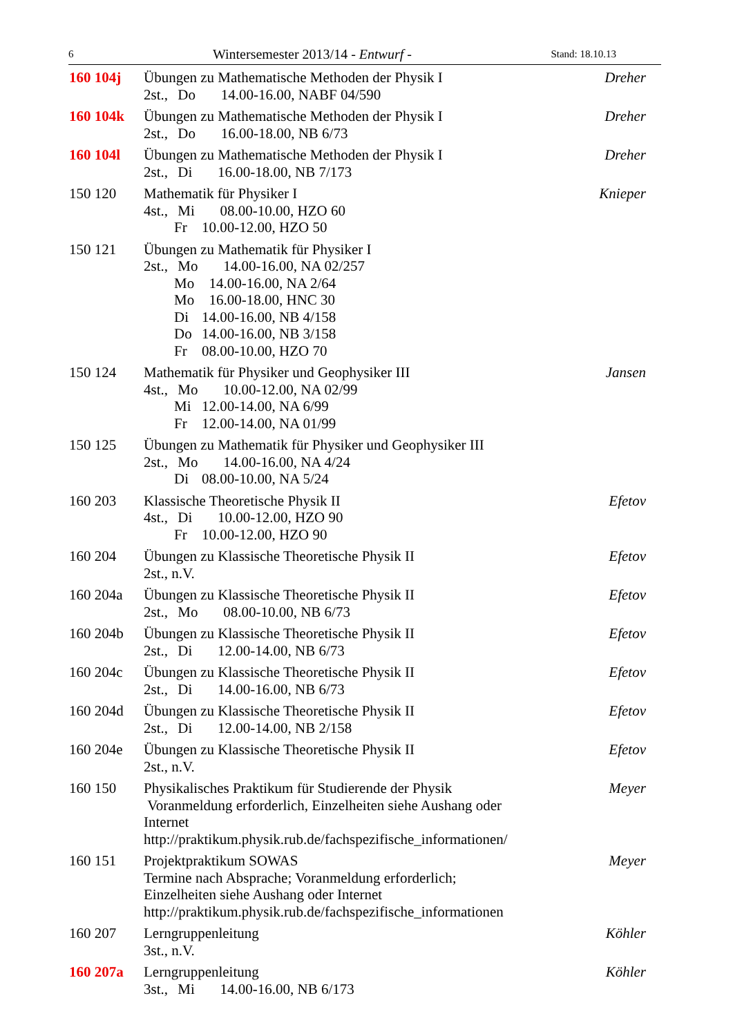6 Wintersemester 2013/14 - Entwurf - Stand: 18.10.13
160 104j Übungen zu Mathematische Methoden der Physik I
2st., Do 14.00-16.00, NABF 04/590
Dreher
160 104k Übungen zu Mathematische Methoden der Physik I
2st., Do 16.00-18.00, NB 6/73
Dreher
160 104l Übungen zu Mathematische Methoden der Physik I
2st., Di 16.00-18.00, NB 7/173
Dreher
150 120 Mathematik für Physiker I
4st., Mi 08.00-10.00, HZO 60
Fr 10.00-12.00, HZO 50
Knieper
150 121 Übungen zu Mathematik für Physiker I
2st., Mo 14.00-16.00, NA 02/257
Mo 14.00-16.00, NA 2/64
Mo 16.00-18.00, HNC 30
Di 14.00-16.00, NB 4/158
Do 14.00-16.00, NB 3/158
Fr 08.00-10.00, HZO 70
150 124 Mathematik für Physiker und Geophysiker III
4st., Mo 10.00-12.00, NA 02/99
Mi 12.00-14.00, NA 6/99
Fr 12.00-14.00, NA 01/99
Jansen
150 125 Übungen zu Mathematik für Physiker und Geophysiker III
2st., Mo 14.00-16.00, NA 4/24
Di 08.00-10.00, NA 5/24
160 203 Klassische Theoretische Physik II
4st., Di 10.00-12.00, HZO 90
Fr 10.00-12.00, HZO 90
Efetov
160 204 Übungen zu Klassische Theoretische Physik II
2st., n.V.
Efetov
160 204a Übungen zu Klassische Theoretische Physik II
2st., Mo 08.00-10.00, NB 6/73
Efetov
160 204b Übungen zu Klassische Theoretische Physik II
2st., Di 12.00-14.00, NB 6/73
Efetov
160 204c Übungen zu Klassische Theoretische Physik II
2st., Di 14.00-16.00, NB 6/73
Efetov
160 204d Übungen zu Klassische Theoretische Physik II
2st., Di 12.00-14.00, NB 2/158
Efetov
160 204e Übungen zu Klassische Theoretische Physik II
2st., n.V.
Efetov
160 150 Physikalisches Praktikum für Studierende der Physik
Voranmeldung erforderlich, Einzelheiten siehe Aushang oder Internet
http://praktikum.physik.rub.de/fachspezifische_informationen/
Meyer
160 151 Projektpraktikum SOWAS
Termine nach Absprache; Voranmeldung erforderlich;
Einzelheiten siehe Aushang oder Internet
http://praktikum.physik.rub.de/fachspezifische_informationen
Meyer
160 207 Lerngruppenleitung
3st., n.V.
Köhler
160 207a Lerngruppenleitung
3st., Mi 14.00-16.00, NB 6/173
Köhler